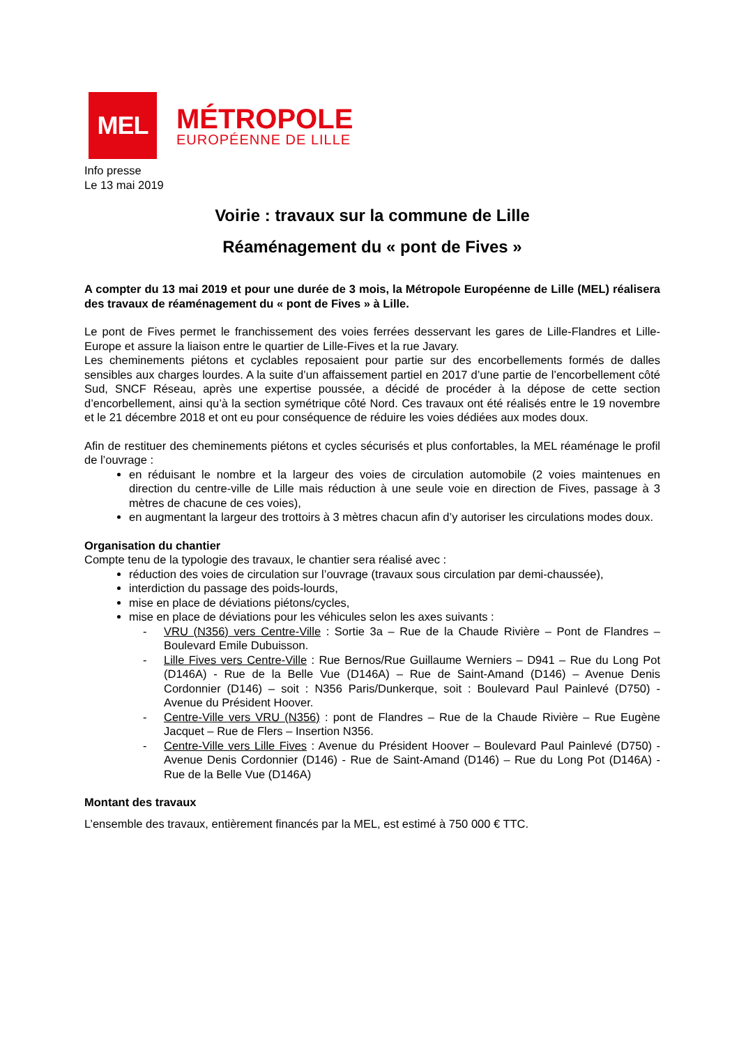MEL
MÉTROPOLE
EUROPÉENNE DE LILLE
Info presse
Le 13 mai 2019
Voirie : travaux sur la commune de Lille
Réaménagement du « pont de Fives »
A compter du 13 mai 2019 et pour une durée de 3 mois, la Métropole Européenne de Lille (MEL) réalisera des travaux de réaménagement du « pont de Fives » à Lille.
Le pont de Fives permet le franchissement des voies ferrées desservant les gares de Lille-Flandres et Lille-Europe et assure la liaison entre le quartier de Lille-Fives et la rue Javary.
Les cheminements piétons et cyclables reposaient pour partie sur des encorbellements formés de dalles sensibles aux charges lourdes. A la suite d’un affaissement partiel en 2017 d’une partie de l’encorbellement côté Sud, SNCF Réseau, après une expertise poussée, a décidé de procéder à la dépose de cette section d’encorbellement, ainsi qu’à la section symétrique côté Nord. Ces travaux ont été réalisés entre le 19 novembre et le 21 décembre 2018 et ont eu pour conséquence de réduire les voies dédiées aux modes doux.
Afin de restituer des cheminements piétons et cycles sécurisés et plus confortables, la MEL réaménage le profil de l’ouvrage :
en réduisant le nombre et la largeur des voies de circulation automobile (2 voies maintenues en direction du centre-ville de Lille mais réduction à une seule voie en direction de Fives, passage à 3 mètres de chacune de ces voies),
en augmentant la largeur des trottoirs à 3 mètres chacun afin d’y autoriser les circulations modes doux.
Organisation du chantier
Compte tenu de la typologie des travaux, le chantier sera réalisé avec :
réduction des voies de circulation sur l’ouvrage (travaux sous circulation par demi-chaussée),
interdiction du passage des poids-lourds,
mise en place de déviations piétons/cycles,
mise en place de déviations pour les véhicules selon les axes suivants :
- VRU (N356) vers Centre-Ville : Sortie 3a – Rue de la Chaude Rivière – Pont de Flandres – Boulevard Emile Dubuisson.
- Lille Fives vers Centre-Ville : Rue Bernos/Rue Guillaume Werniers – D941 – Rue du Long Pot (D146A) - Rue de la Belle Vue (D146A) – Rue de Saint-Amand (D146) – Avenue Denis Cordonnier (D146) – soit : N356 Paris/Dunkerque, soit : Boulevard Paul Painlevé (D750) - Avenue du Président Hoover.
- Centre-Ville vers VRU (N356) : pont de Flandres – Rue de la Chaude Rivière – Rue Eugène Jacquet – Rue de Flers – Insertion N356.
- Centre-Ville vers Lille Fives : Avenue du Président Hoover – Boulevard Paul Painlevé (D750) - Avenue Denis Cordonnier (D146) - Rue de Saint-Amand (D146) – Rue du Long Pot (D146A) - Rue de la Belle Vue (D146A)
Montant des travaux
L’ensemble des travaux, entièrement financés par la MEL, est estimé à 750 000 € TTC.